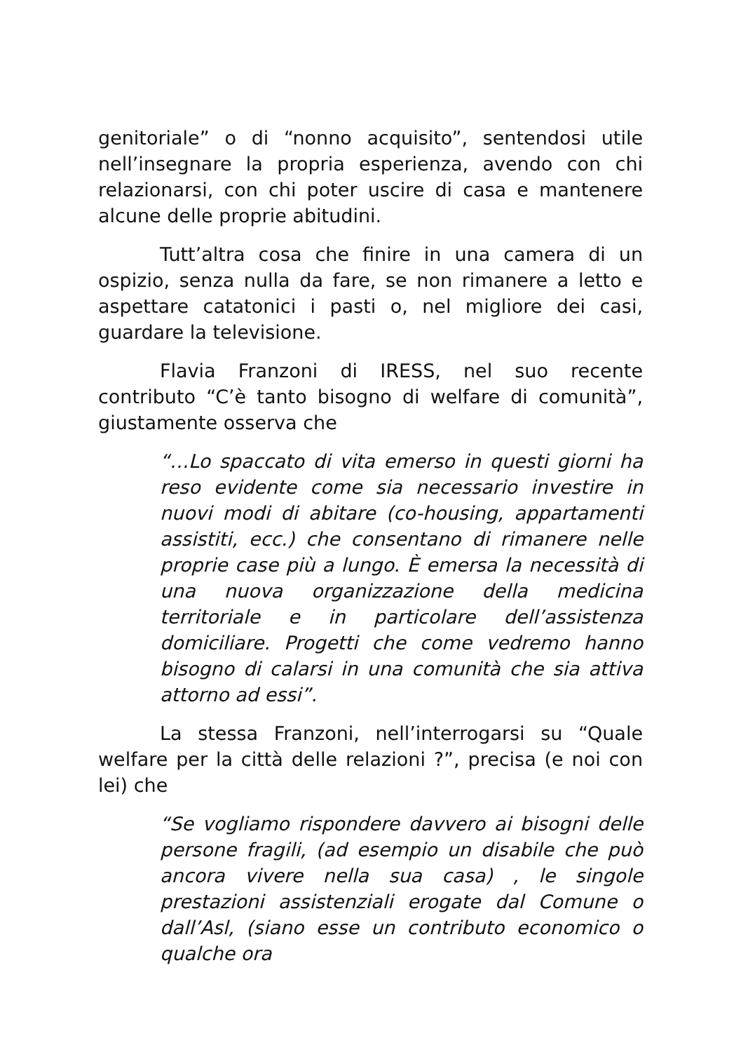genitoriale” o di “nonno acquisito”, sentendosi utile nell’insegnare la propria esperienza, avendo con chi relazionarsi, con chi poter uscire di casa e mantenere alcune delle proprie abitudini.
Tutt’altra cosa che finire in una camera di un ospizio, senza nulla da fare, se non rimanere a letto e aspettare catatonici i pasti o, nel migliore dei casi, guardare la televisione.
Flavia Franzoni di IRESS, nel suo recente contributo “C’è tanto bisogno di welfare di comunità”, giustamente osserva che
“…Lo spaccato di vita emerso in questi giorni ha reso evidente come sia necessario investire in nuovi modi di abitare (co-housing, appartamenti assistiti, ecc.) che consentano di rimanere nelle proprie case più a lungo. È emersa la necessità di una nuova organizzazione della medicina territoriale e in particolare dell’assistenza domiciliare. Progetti che come vedremo hanno bisogno di calarsi in una comunità che sia attiva attorno ad essi”.
La stessa Franzoni, nell’interrogarsi su “Quale welfare per la città delle relazioni ?”, precisa (e noi con lei) che
“Se vogliamo rispondere davvero ai bisogni delle persone fragili, (ad esempio un disabile che può ancora vivere nella sua casa) , le singole prestazioni assistenziali erogate dal Comune o dall’Asl, (siano esse un contributo economico o qualche ora